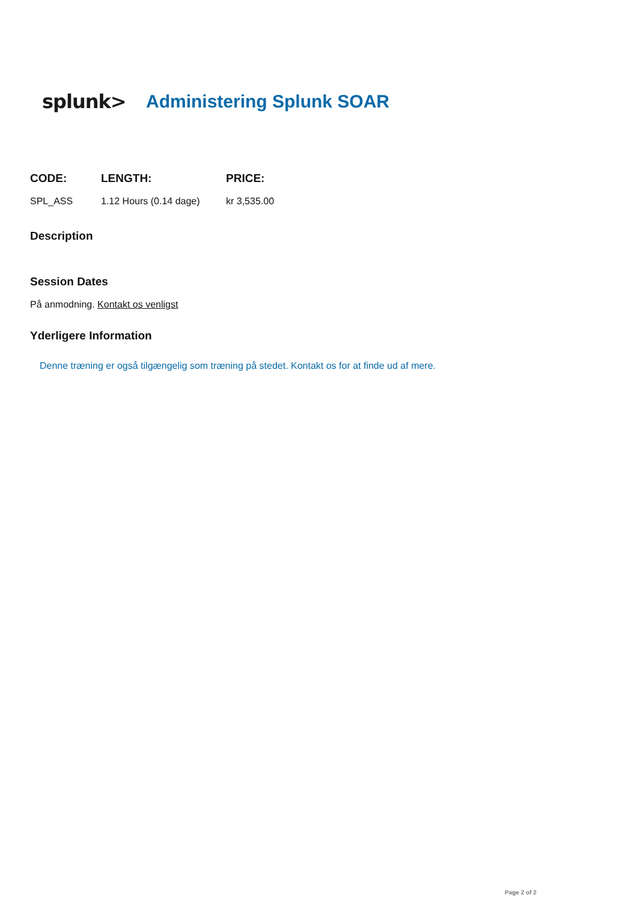splunk> Administering Splunk SOAR
| CODE: | LENGTH: | PRICE: |
| --- | --- | --- |
| SPL_ASS | 1.12 Hours (0.14 dage) | kr 3,535.00 |
Description
Session Dates
På anmodning. Kontakt os venligst
Yderligere Information
Denne træning er også tilgængelig som træning på stedet. Kontakt os for at finde ud af mere.
Page 2 of 2